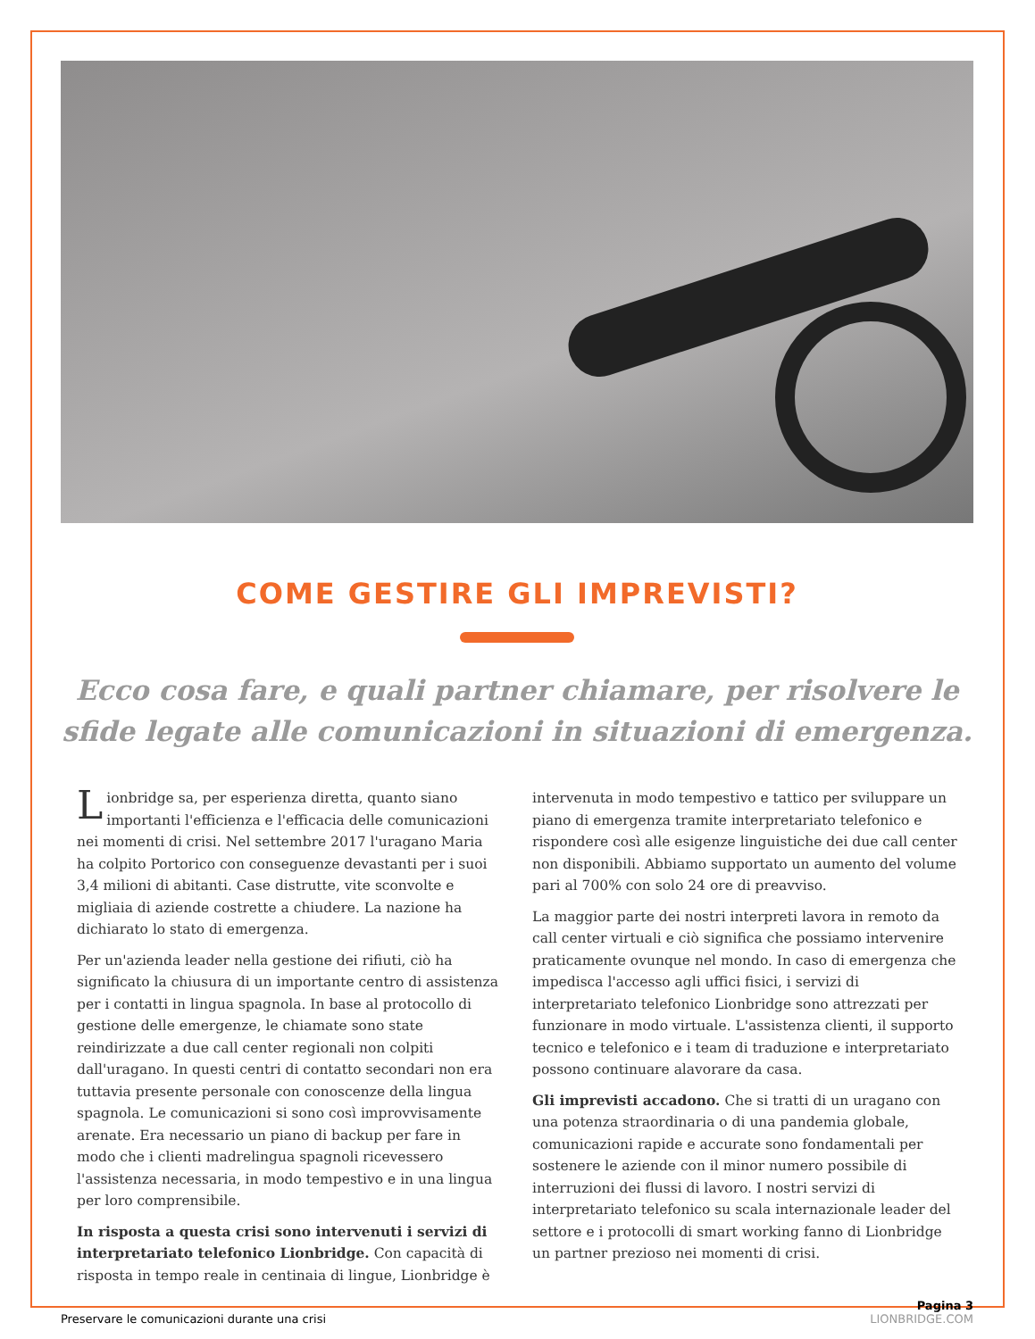COME GESTIRE GLI IMPREVISTI?
Ecco cosa fare, e quali partner chiamare, per risolvere le sfide legate alle comunicazioni in situazioni di emergenza.
Lionbridge sa, per esperienza diretta, quanto siano importanti l'efficienza e l'efficacia delle comunicazioni nei momenti di crisi. Nel settembre 2017 l'uragano Maria ha colpito Portorico con conseguenze devastanti per i suoi 3,4 milioni di abitanti. Case distrutte, vite sconvolte e migliaia di aziende costrette a chiudere. La nazione ha dichiarato lo stato di emergenza.
Per un'azienda leader nella gestione dei rifiuti, ciò ha significato la chiusura di un importante centro di assistenza per i contatti in lingua spagnola. In base al protocollo di gestione delle emergenze, le chiamate sono state reindirizzate a due call center regionali non colpiti dall'uragano. In questi centri di contatto secondari non era tuttavia presente personale con conoscenze della lingua spagnola. Le comunicazioni si sono così improvvisamente arenate. Era necessario un piano di backup per fare in modo che i clienti madrelingua spagnoli ricevessero l'assistenza necessaria, in modo tempestivo e in una lingua per loro comprensibile.
In risposta a questa crisi sono intervenuti i servizi di interpretariato telefonico Lionbridge. Con capacità di risposta in tempo reale in centinaia di lingue, Lionbridge è
intervenuta in modo tempestivo e tattico per sviluppare un piano di emergenza tramite interpretariato telefonico e rispondere così alle esigenze linguistiche dei due call center non disponibili. Abbiamo supportato un aumento del volume pari al 700% con solo 24 ore di preavviso.
La maggior parte dei nostri interpreti lavora in remoto da call center virtuali e ciò significa che possiamo intervenire praticamente ovunque nel mondo. In caso di emergenza che impedisca l'accesso agli uffici fisici, i servizi di interpretariato telefonico Lionbridge sono attrezzati per funzionare in modo virtuale. L'assistenza clienti, il supporto tecnico e telefonico e i team di traduzione e interpretariato possono continuare alavorare da casa.
Gli imprevisti accadono. Che si tratti di un uragano con una potenza straordinaria o di una pandemia globale, comunicazioni rapide e accurate sono fondamentali per sostenere le aziende con il minor numero possibile di interruzioni dei flussi di lavoro. I nostri servizi di interpretariato telefonico su scala internazionale leader del settore e i protocolli di smart working fanno di Lionbridge un partner prezioso nei momenti di crisi.
Preservare le comunicazioni durante una crisi Pagina 3
LIONBRIDGE.COM